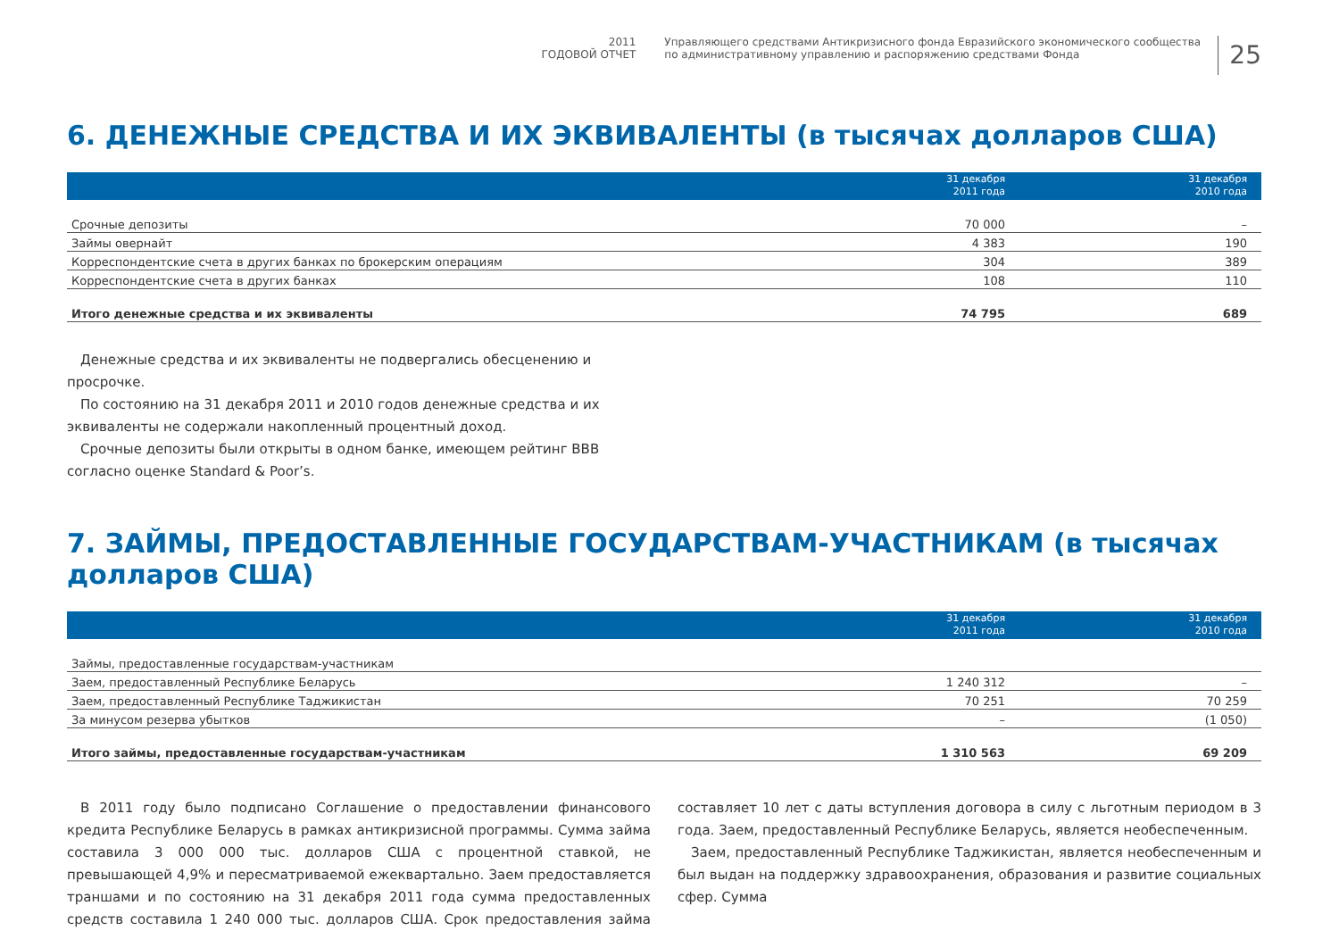2011
ГОДОВОЙ ОТЧЕТ
Управляющего средствами Антикризисного фонда Евразийского экономического сообщества
по административному управлению и распоряжению средствами Фонда
25
6. ДЕНЕЖНЫЕ СРЕДСТВА И ИХ ЭКВИВАЛЕНТЫ (в тысячах долларов США)
| | 31 декабря 2011 года | 31 декабря 2010 года |
| --- | --- | --- |
| Срочные депозиты | 70 000 | – |
| Займы овернайт | 4 383 | 190 |
| Корреспондентские счета в других банках по брокерским операциям | 304 | 389 |
| Корреспондентские счета в других банках | 108 | 110 |
| Итого денежные средства и их эквиваленты | 74 795 | 689 |
Денежные средства и их эквиваленты не подвергались обесценению и просрочке.
По состоянию на 31 декабря 2011 и 2010 годов денежные средства и их эквиваленты не содержали накопленный процентный доход.
Срочные депозиты были открыты в одном банке, имеющем рейтинг BBB согласно оценке Standard & Poor’s.
7. ЗАЙМЫ, ПРЕДОСТАВЛЕННЫЕ ГОСУДАРСТВАМ-УЧАСТНИКАМ (в тысячах долларов США)
| | 31 декабря 2011 года | 31 декабря 2010 года |
| --- | --- | --- |
| Займы, предоставленные государствам-участникам | | |
| Заем, предоставленный Республике Беларусь | 1 240 312 | – |
| Заем, предоставленный Республике Таджикистан | 70 251 | 70 259 |
| За минусом резерва убытков | – | (1 050) |
| Итого займы, предоставленные государствам-участникам | 1 310 563 | 69 209 |
В 2011 году было подписано Соглашение о предоставлении финансового кредита Республике Беларусь в рамках антикризисной программы. Сумма займа составила 3 000 000 тыс. долларов США с процентной ставкой, не превышающей 4,9% и пересматриваемой ежеквартально. Заем предоставляется траншами и по состоянию на 31 декабря 2011 года сумма предоставленных средств составила 1 240 000 тыс. долларов США. Срок предоставления займа составляет 10 лет с даты вступления договора в силу с льготным периодом в 3 года. Заем, предоставленный Республике Беларусь, является необеспеченным.
Заем, предоставленный Республике Таджикистан, является необеспеченным и был выдан на поддержку здравоохранения, образования и развитие социальных сфер. Сумма